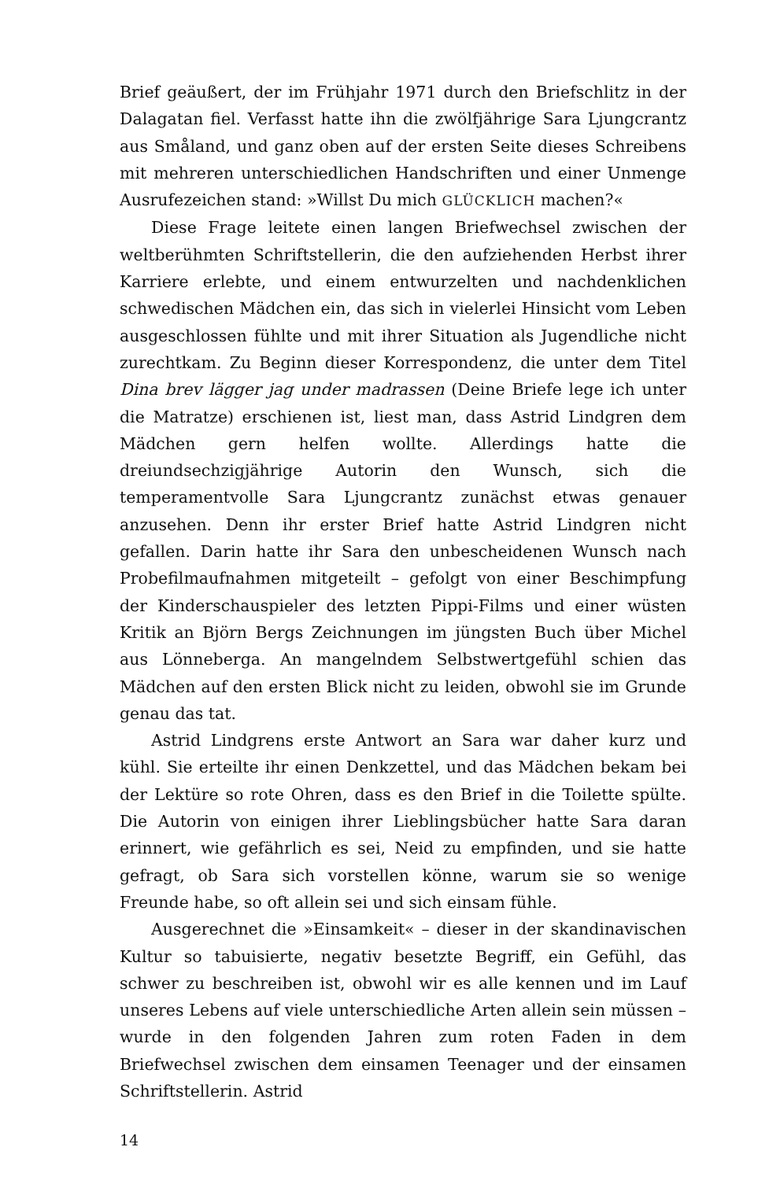Brief geäußert, der im Frühjahr 1971 durch den Briefschlitz in der Dalagatan fiel. Verfasst hatte ihn die zwölfjährige Sara Ljungcrantz aus Småland, und ganz oben auf der ersten Seite dieses Schreibens mit mehreren unterschiedlichen Handschriften und einer Unmenge Ausrufezeichen stand: »Willst Du mich GLÜCKLICH machen?«
Diese Frage leitete einen langen Briefwechsel zwischen der weltberühmten Schriftstellerin, die den aufziehenden Herbst ihrer Karriere erlebte, und einem entwurzelten und nachdenklichen schwedischen Mädchen ein, das sich in vielerlei Hinsicht vom Leben ausgeschlossen fühlte und mit ihrer Situation als Jugendliche nicht zurechtkam. Zu Beginn dieser Korrespondenz, die unter dem Titel Dina brev lägger jag under madrassen (Deine Briefe lege ich unter die Matratze) erschienen ist, liest man, dass Astrid Lindgren dem Mädchen gern helfen wollte. Allerdings hatte die dreiundsechzigjährige Autorin den Wunsch, sich die temperamentvolle Sara Ljungcrantz zunächst etwas genauer anzusehen. Denn ihr erster Brief hatte Astrid Lindgren nicht gefallen. Darin hatte ihr Sara den unbescheidenen Wunsch nach Probefilmaufnahmen mitgeteilt – gefolgt von einer Beschimpfung der Kinderschauspieler des letzten Pippi-Films und einer wüsten Kritik an Björn Bergs Zeichnungen im jüngsten Buch über Michel aus Lönneberga. An mangelndem Selbstwertgefühl schien das Mädchen auf den ersten Blick nicht zu leiden, obwohl sie im Grunde genau das tat.
Astrid Lindgrens erste Antwort an Sara war daher kurz und kühl. Sie erteilte ihr einen Denkzettel, und das Mädchen bekam bei der Lektüre so rote Ohren, dass es den Brief in die Toilette spülte. Die Autorin von einigen ihrer Lieblingsbücher hatte Sara daran erinnert, wie gefährlich es sei, Neid zu empfinden, und sie hatte gefragt, ob Sara sich vorstellen könne, warum sie so wenige Freunde habe, so oft allein sei und sich einsam fühle.
Ausgerechnet die »Einsamkeit« – dieser in der skandinavischen Kultur so tabuisierte, negativ besetzte Begriff, ein Gefühl, das schwer zu beschreiben ist, obwohl wir es alle kennen und im Lauf unseres Lebens auf viele unterschiedliche Arten allein sein müssen – wurde in den folgenden Jahren zum roten Faden in dem Briefwechsel zwischen dem einsamen Teenager und der einsamen Schriftstellerin. Astrid
14